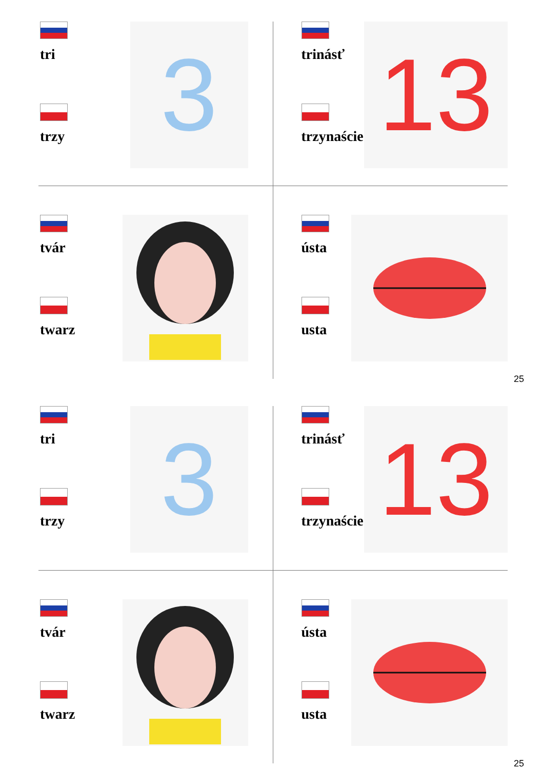tri
trzy
3
trinásť
trzynaście
13
tvár
twarz
ústa
usta
25
tri
trzy
3
trinásť
trzynaście
13
tvár
twarz
ústa
usta
25